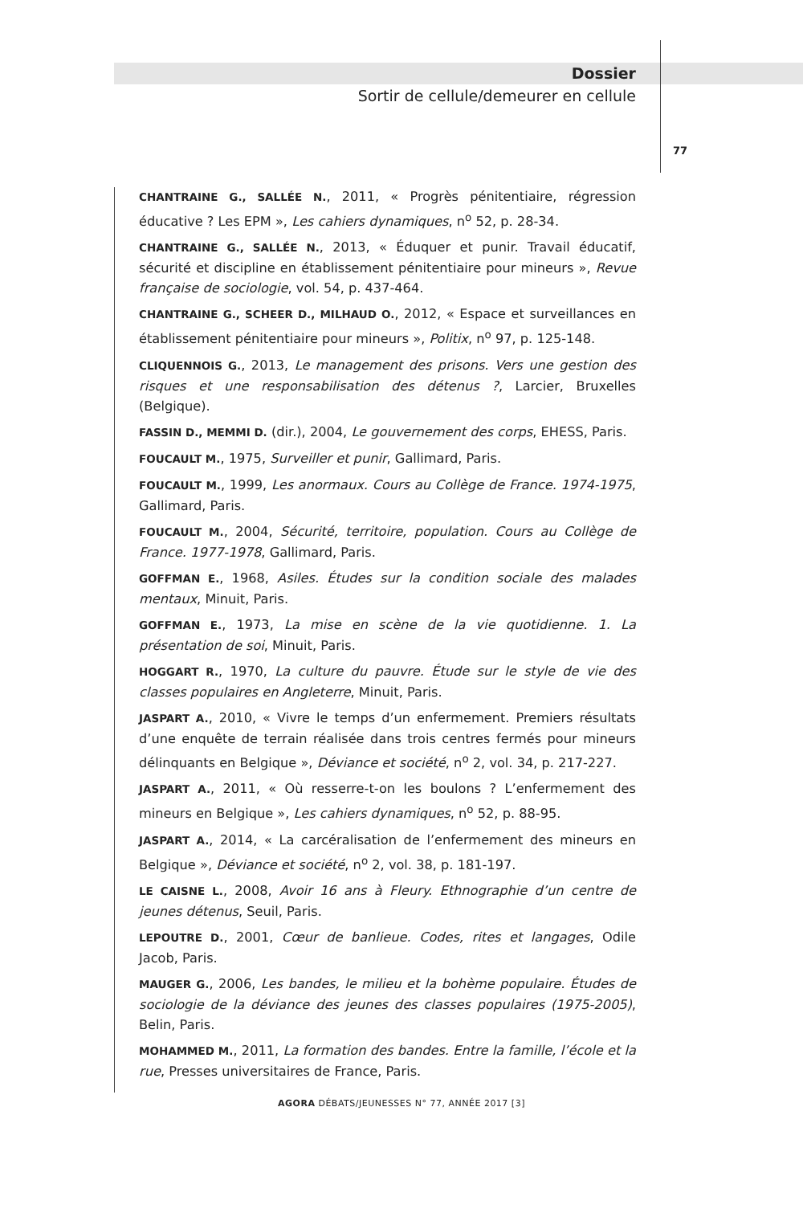Dossier
Sortir de cellule/demeurer en cellule
77
CHANTRAINE G., SALLÉE N., 2011, « Progrès pénitentiaire, régression éducative ? Les EPM », Les cahiers dynamiques, n<sup>o</sup> 52, p. 28-34.
CHANTRAINE G., SALLÉE N., 2013, « Éduquer et punir. Travail éducatif, sécurité et discipline en établissement pénitentiaire pour mineurs », Revue française de sociologie, vol. 54, p. 437-464.
CHANTRAINE G., SCHEER D., MILHAUD O., 2012, « Espace et surveillances en établissement pénitentiaire pour mineurs », Politix, n<sup>o</sup> 97, p. 125-148.
CLIQUENNOIS G., 2013, Le management des prisons. Vers une gestion des risques et une responsabilisation des détenus ?, Larcier, Bruxelles (Belgique).
FASSIN D., MEMMI D. (dir.), 2004, Le gouvernement des corps, EHESS, Paris.
FOUCAULT M., 1975, Surveiller et punir, Gallimard, Paris.
FOUCAULT M., 1999, Les anormaux. Cours au Collège de France. 1974-1975, Gallimard, Paris.
FOUCAULT M., 2004, Sécurité, territoire, population. Cours au Collège de France. 1977-1978, Gallimard, Paris.
GOFFMAN E., 1968, Asiles. Études sur la condition sociale des malades mentaux, Minuit, Paris.
GOFFMAN E., 1973, La mise en scène de la vie quotidienne. 1. La présentation de soi, Minuit, Paris.
HOGGART R., 1970, La culture du pauvre. Étude sur le style de vie des classes populaires en Angleterre, Minuit, Paris.
JASPART A., 2010, « Vivre le temps d’un enfermement. Premiers résultats d’une enquête de terrain réalisée dans trois centres fermés pour mineurs délinquants en Belgique », Déviance et société, n<sup>o</sup> 2, vol. 34, p. 217-227.
JASPART A., 2011, « Où resserre-t-on les boulons ? L’enfermement des mineurs en Belgique », Les cahiers dynamiques, n<sup>o</sup> 52, p. 88-95.
JASPART A., 2014, « La carcéralisation de l’enfermement des mineurs en Belgique », Déviance et société, n<sup>o</sup> 2, vol. 38, p. 181-197.
LE CAISNE L., 2008, Avoir 16 ans à Fleury. Ethnographie d’un centre de jeunes détenus, Seuil, Paris.
LEPOUTRE D., 2001, Cœur de banlieue. Codes, rites et langages, Odile Jacob, Paris.
MAUGER G., 2006, Les bandes, le milieu et la bohème populaire. Études de sociologie de la déviance des jeunes des classes populaires (1975-2005), Belin, Paris.
MOHAMMED M., 2011, La formation des bandes. Entre la famille, l’école et la rue, Presses universitaires de France, Paris.
AGORA DÉBATS/JEUNESSES N° 77, ANNÉE 2017 [3]